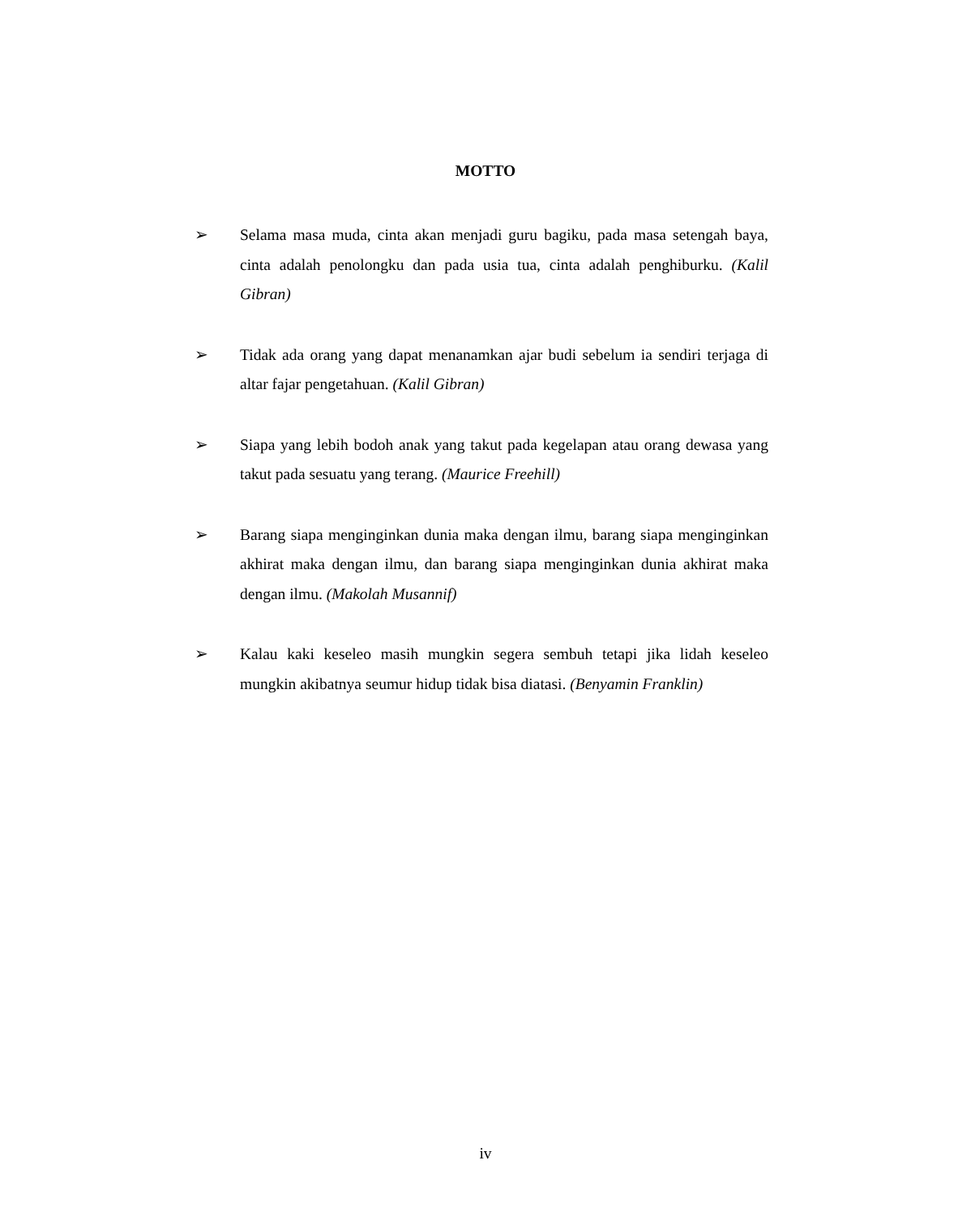MOTTO
➢ Selama masa muda, cinta akan menjadi guru bagiku, pada masa setengah baya, cinta adalah penolongku dan pada usia tua, cinta adalah penghiburku. (Kalil Gibran)
➢ Tidak ada orang yang dapat menanamkan ajar budi sebelum ia sendiri terjaga di altar fajar pengetahuan. (Kalil Gibran)
➢ Siapa yang lebih bodoh anak yang takut pada kegelapan atau orang dewasa yang takut pada sesuatu yang terang. (Maurice Freehill)
➢ Barang siapa menginginkan dunia maka dengan ilmu, barang siapa menginginkan akhirat maka dengan ilmu, dan barang siapa menginginkan dunia akhirat maka dengan ilmu. (Makolah Musannif)
➢ Kalau kaki keseleo masih mungkin segera sembuh tetapi jika lidah keseleo mungkin akibatnya seumur hidup tidak bisa diatasi. (Benyamin Franklin)
iv